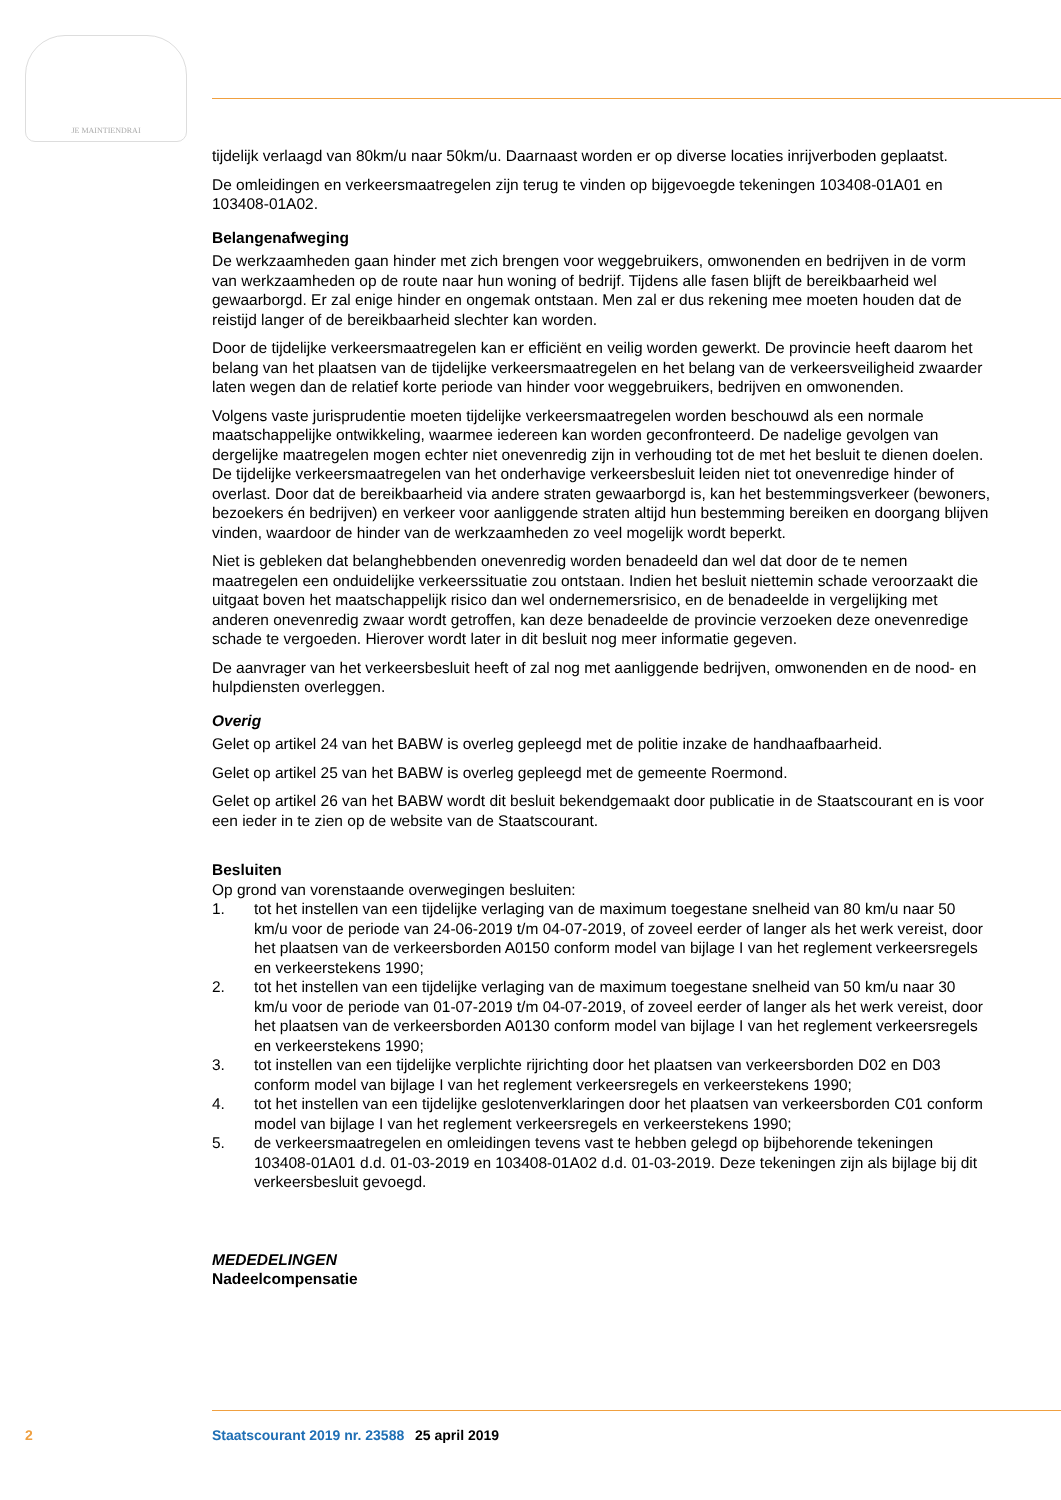JE MAINTIENDRAI
tijdelijk verlaagd van 80km/u naar 50km/u. Daarnaast worden er op diverse locaties inrijverboden geplaatst.
De omleidingen en verkeersmaatregelen zijn terug te vinden op bijgevoegde tekeningen 103408-01A01 en 103408-01A02.
Belangenafweging
De werkzaamheden gaan hinder met zich brengen voor weggebruikers, omwonenden en bedrijven in de vorm van werkzaamheden op de route naar hun woning of bedrijf. Tijdens alle fasen blijft de bereikbaarheid wel gewaarborgd. Er zal enige hinder en ongemak ontstaan. Men zal er dus rekening mee moeten houden dat de reistijd langer of de bereikbaarheid slechter kan worden.
Door de tijdelijke verkeersmaatregelen kan er efficiënt en veilig worden gewerkt. De provincie heeft daarom het belang van het plaatsen van de tijdelijke verkeersmaatregelen en het belang van de verkeersveiligheid zwaarder laten wegen dan de relatief korte periode van hinder voor weggebruikers, bedrijven en omwonenden.
Volgens vaste jurisprudentie moeten tijdelijke verkeersmaatregelen worden beschouwd als een normale maatschappelijke ontwikkeling, waarmee iedereen kan worden geconfronteerd. De nadelige gevolgen van dergelijke maatregelen mogen echter niet onevenredig zijn in verhouding tot de met het besluit te dienen doelen. De tijdelijke verkeersmaatregelen van het onderhavige verkeersbesluit leiden niet tot onevenredige hinder of overlast. Door dat de bereikbaarheid via andere straten gewaarborgd is, kan het bestemmingsverkeer (bewoners, bezoekers én bedrijven) en verkeer voor aanliggende straten altijd hun bestemming bereiken en doorgang blijven vinden, waardoor de hinder van de werkzaamheden zo veel mogelijk wordt beperkt.
Niet is gebleken dat belanghebbenden onevenredig worden benadeeld dan wel dat door de te nemen maatregelen een onduidelijke verkeerssituatie zou ontstaan. Indien het besluit niettemin schade veroorzaakt die uitgaat boven het maatschappelijk risico dan wel ondernemersrisico, en de benadeelde in vergelijking met anderen onevenredig zwaar wordt getroffen, kan deze benadeelde de provincie verzoeken deze onevenredige schade te vergoeden. Hierover wordt later in dit besluit nog meer informatie gegeven.
De aanvrager van het verkeersbesluit heeft of zal nog met aanliggende bedrijven, omwonenden en de nood- en hulpdiensten overleggen.
Overig
Gelet op artikel 24 van het BABW is overleg gepleegd met de politie inzake de handhaafbaarheid.
Gelet op artikel 25 van het BABW is overleg gepleegd met de gemeente Roermond.
Gelet op artikel 26 van het BABW wordt dit besluit bekendgemaakt door publicatie in de Staatscourant en is voor een ieder in te zien op de website van de Staatscourant.
Besluiten
Op grond van vorenstaande overwegingen besluiten:
1. tot het instellen van een tijdelijke verlaging van de maximum toegestane snelheid van 80 km/u naar 50 km/u voor de periode van 24-06-2019 t/m 04-07-2019, of zoveel eerder of langer als het werk vereist, door het plaatsen van de verkeersborden A0150 conform model van bijlage I van het reglement verkeersregels en verkeerstekens 1990;
2. tot het instellen van een tijdelijke verlaging van de maximum toegestane snelheid van 50 km/u naar 30 km/u voor de periode van 01-07-2019 t/m 04-07-2019, of zoveel eerder of langer als het werk vereist, door het plaatsen van de verkeersborden A0130 conform model van bijlage I van het reglement verkeersregels en verkeerstekens 1990;
3. tot instellen van een tijdelijke verplichte rijrichting door het plaatsen van verkeersborden D02 en D03 conform model van bijlage I van het reglement verkeersregels en verkeerstekens 1990;
4. tot het instellen van een tijdelijke geslotenverklaringen door het plaatsen van verkeersborden C01 conform model van bijlage I van het reglement verkeersregels en verkeerstekens 1990;
5. de verkeersmaatregelen en omleidingen tevens vast te hebben gelegd op bijbehorende tekeningen 103408-01A01 d.d. 01-03-2019 en 103408-01A02 d.d. 01-03-2019. Deze tekeningen zijn als bijlage bij dit verkeersbesluit gevoegd.
MEDEDELINGEN
Nadeelcompensatie
2 Staatscourant 2019 nr. 23588 25 april 2019